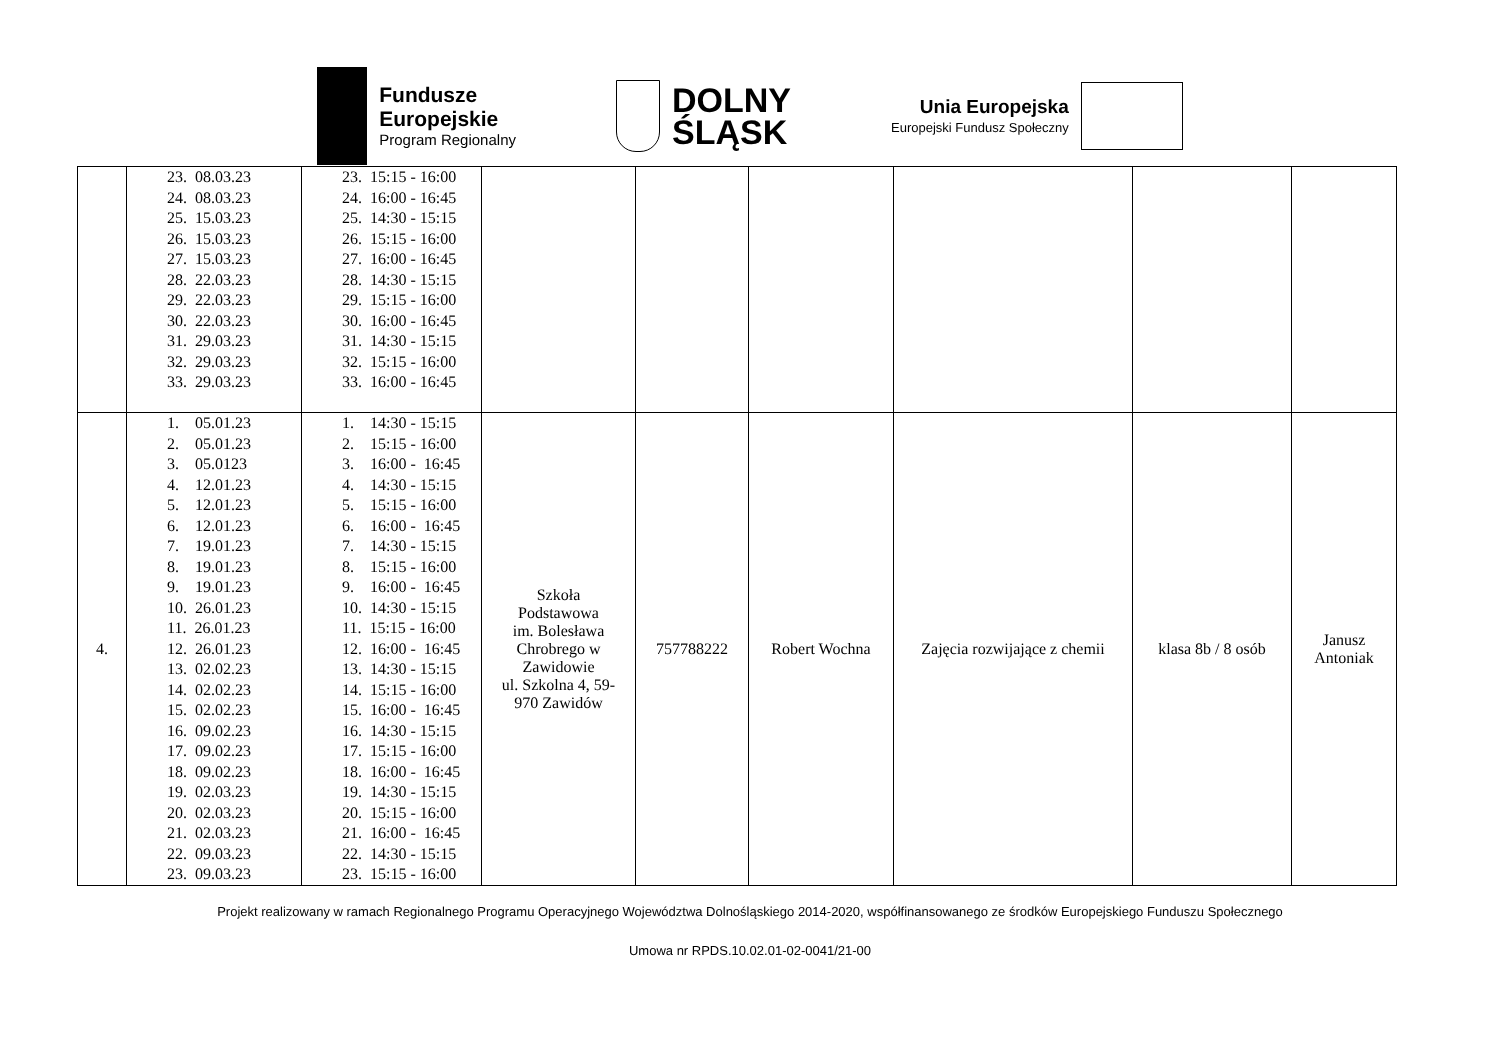Fundusze
Europejskie
Program Regionalny
DOLNY
ŚLĄSK
Unia Europejska
Europejski Fundusz Społeczny
| | 23. 08.03.23 24. 08.03.23 25. 15.03.23 26. 15.03.23 27. 15.03.23 28. 22.03.23 29. 22.03.23 30. 22.03.23 31. 29.03.23 32. 29.03.23 33. 29.03.23 | 23. 15:15 - 16:00 24. 16:00 - 16:45 25. 14:30 - 15:15 26. 15:15 - 16:00 27. 16:00 - 16:45 28. 14:30 - 15:15 29. 15:15 - 16:00 30. 16:00 - 16:45 31. 14:30 - 15:15 32. 15:15 - 16:00 33. 16:00 - 16:45 | | | | | | |
| 4. | 1. 05.01.23 2. 05.01.23 3. 05.0123 4. 12.01.23 5. 12.01.23 6. 12.01.23 7. 19.01.23 8. 19.01.23 9. 19.01.23 10. 26.01.23 11. 26.01.23 12. 26.01.23 13. 02.02.23 14. 02.02.23 15. 02.02.23 16. 09.02.23 17. 09.02.23 18. 09.02.23 19. 02.03.23 20. 02.03.23 21. 02.03.23 22. 09.03.23 23. 09.03.23 | 1. 14:30 - 15:15 2. 15:15 - 16:00 3. 16:00 - 16:45 4. 14:30 - 15:15 5. 15:15 - 16:00 6. 16:00 - 16:45 7. 14:30 - 15:15 8. 15:15 - 16:00 9. 16:00 - 16:45 10. 14:30 - 15:15 11. 15:15 - 16:00 12. 16:00 - 16:45 13. 14:30 - 15:15 14. 15:15 - 16:00 15. 16:00 - 16:45 16. 14:30 - 15:15 17. 15:15 - 16:00 18. 16:00 - 16:45 19. 14:30 - 15:15 20. 15:15 - 16:00 21. 16:00 - 16:45 22. 14:30 - 15:15 23. 15:15 - 16:00 | Szkoła Podstawowa im. Bolesława Chrobrego w Zawidowie ul. Szkolna 4, 59- 970 Zawidów | 757788222 | Robert Wochna | Zajęcia rozwijające z chemii | klasa 8b / 8 osób | Janusz Antoniak |
Projekt realizowany w ramach Regionalnego Programu Operacyjnego Województwa Dolnośląskiego 2014-2020, współfinansowanego ze środków Europejskiego Funduszu Społecznego
Umowa nr RPDS.10.02.01-02-0041/21-00